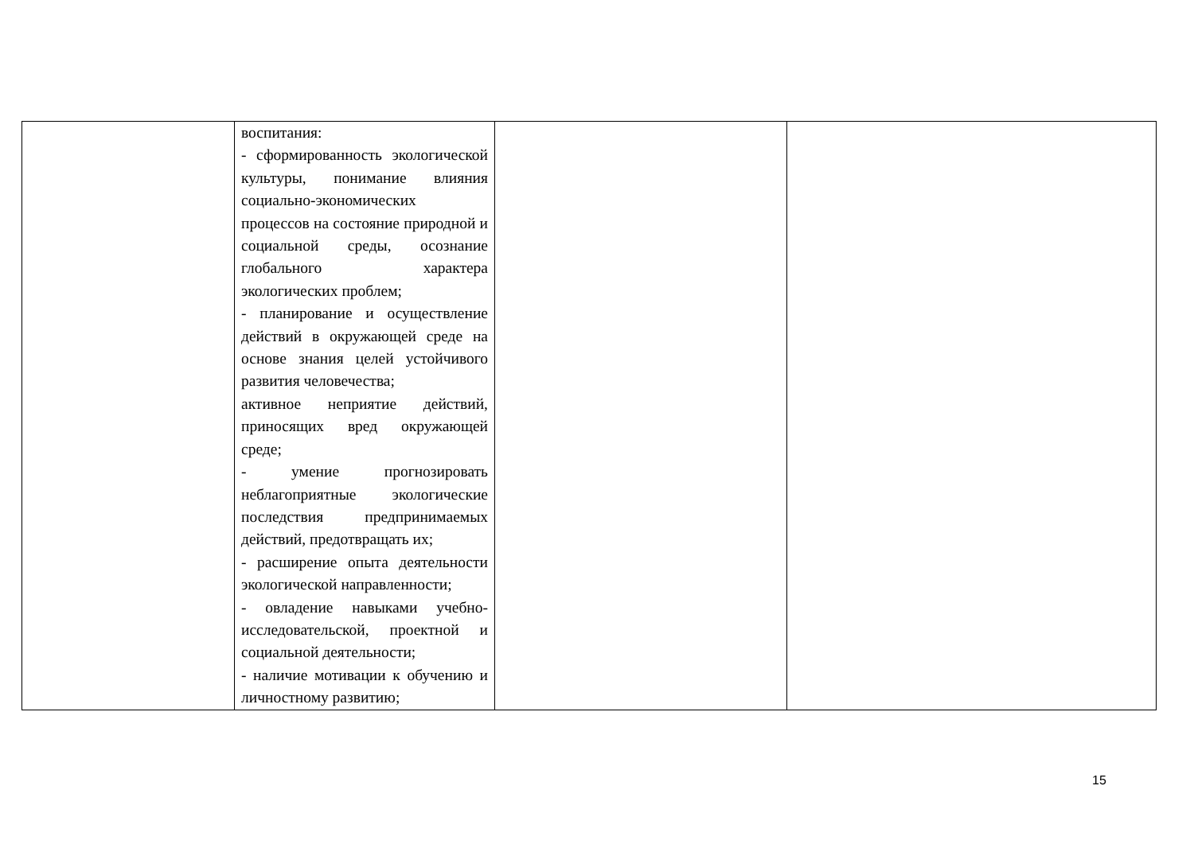| | воспитания: - сформированность экологической культуры, понимание влияния социально-экономических процессов на состояние природной и социальной среды, осознание глобального характера экологических проблем; - планирование и осуществление действий в окружающей среде на основе знания целей устойчивого развития человечества; активное неприятие действий, приносящих вред окружающей среде; - умение прогнозировать неблагоприятные экологические последствия предпринимаемых действий, предотвращать их; - расширение опыта деятельности экологической направленности; - овладение навыками учебно-исследовательской, проектной и социальной деятельности; - наличие мотивации к обучению и личностному развитию; | | |
15